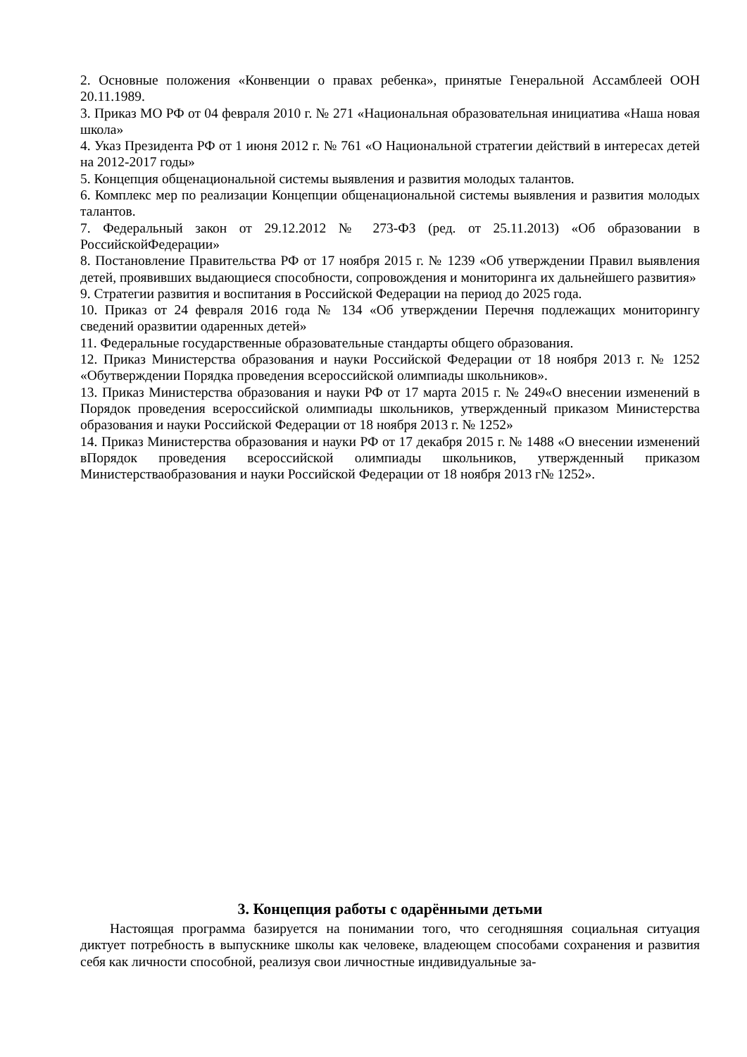2. Основные положения «Конвенции о правах ребенка», принятые Генеральной Ассамблеей ООН 20.11.1989.
3. Приказ МО РФ от 04 февраля 2010 г. № 271 «Национальная образовательная инициатива «Наша новая школа»
4. Указ Президента РФ от 1 июня 2012 г. № 761 «О Национальной стратегии действий в интересах детей на 2012-2017 годы»
5. Концепция общенациональной системы выявления и развития молодых талантов.
6. Комплекс мер по реализации Концепции общенациональной системы выявления и развития молодых талантов.
7. Федеральный закон от 29.12.2012 № 273-ФЗ (ред. от 25.11.2013) «Об образовании в РоссийскойФедерации»
8. Постановление Правительства РФ от 17 ноября 2015 г. № 1239 «Об утверждении Правил выявления детей, проявивших выдающиеся способности, сопровождения и мониторинга их дальнейшего развития»
9. Стратегии развития и воспитания в Российской Федерации на период до 2025 года.
10. Приказ от 24 февраля 2016 года № 134 «Об утверждении Перечня подлежащих мониторингу сведений оразвитии одаренных детей»
11. Федеральные государственные образовательные стандарты общего образования.
12. Приказ Министерства образования и науки Российской Федерации от 18 ноября 2013 г. № 1252 «Обутверждении Порядка проведения всероссийской олимпиады школьников».
13. Приказ Министерства образования и науки РФ от 17 марта 2015 г. № 249«О внесении изменений в Порядок проведения всероссийской олимпиады школьников, утвержденный приказом Министерства образования и науки Российской Федерации от 18 ноября 2013 г. № 1252»
14. Приказ Министерства образования и науки РФ от 17 декабря 2015 г. № 1488 «О внесении изменений вПорядок проведения всероссийской олимпиады школьников, утвержденный приказом Министерстваобразования и науки Российской Федерации от 18 ноября 2013 г№ 1252».
3. Концепция работы с одарёнными детьми
Настоящая программа базируется на понимании того, что сегодняшняя социальная ситуация диктует потребность в выпускнике школы как человеке, владеющем способами сохранения и развития себя как личности способной, реализуя свои личностные индивидуальные за-